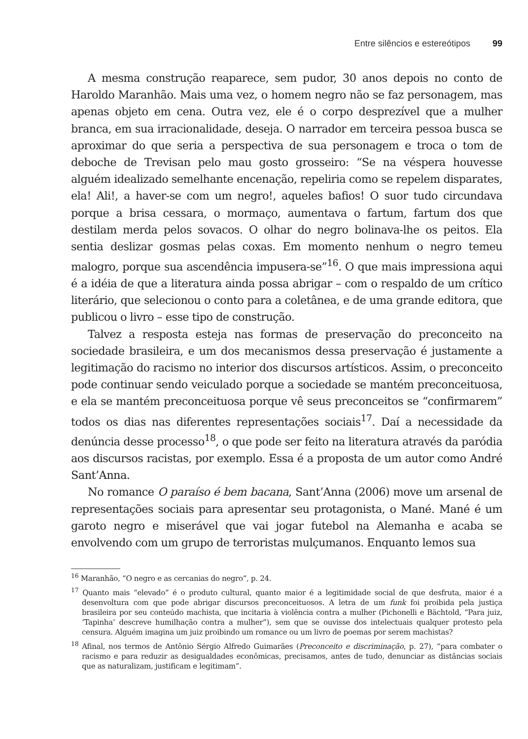Entre silêncios e estereótipos 99
A mesma construção reaparece, sem pudor, 30 anos depois no conto de Haroldo Maranhão. Mais uma vez, o homem negro não se faz personagem, mas apenas objeto em cena. Outra vez, ele é o corpo desprezível que a mulher branca, em sua irracionalidade, deseja. O narrador em terceira pessoa busca se aproximar do que seria a perspectiva de sua personagem e troca o tom de deboche de Trevisan pelo mau gosto grosseiro: “Se na véspera houvesse alguém idealizado semelhante encenação, repeliria como se repelem disparates, ela! Ali!, a haver-se com um negro!, aqueles bafios! O suor tudo circundava porque a brisa cessara, o mormaço, aumentava o fartum, fartum dos que destilam merda pelos sovacos. O olhar do negro bolinava-lhe os peitos. Ela sentia deslizar gosmas pelas coxas. Em momento nenhum o negro temeu malogro, porque sua ascendência impusera-se”<sup>16</sup>. O que mais impressiona aqui é a idéia de que a literatura ainda possa abrigar – com o respaldo de um crítico literário, que selecionou o conto para a coletânea, e de uma grande editora, que publicou o livro – esse tipo de construção.
Talvez a resposta esteja nas formas de preservação do preconceito na sociedade brasileira, e um dos mecanismos dessa preservação é justamente a legitimação do racismo no interior dos discursos artísticos. Assim, o preconceito pode continuar sendo veiculado porque a sociedade se mantém preconceituosa, e ela se mantém preconceituosa porque vê seus preconceitos se “confirmarem” todos os dias nas diferentes representações sociais<sup>17</sup>. Daí a necessidade da denúncia desse processo<sup>18</sup>, o que pode ser feito na literatura através da paródia aos discursos racistas, por exemplo. Essa é a proposta de um autor como André Sant’Anna.
No romance O paraíso é bem bacana, Sant’Anna (2006) move um arsenal de representações sociais para apresentar seu protagonista, o Mané. Mané é um garoto negro e miserável que vai jogar futebol na Alemanha e acaba se envolvendo com um grupo de terroristas mulçumanos. Enquanto lemos sua
<sup>16</sup> Maranhão, “O negro e as cercanias do negro”, p. 24.
<sup>17</sup> Quanto mais “elevado” é o produto cultural, quanto maior é a legitimidade social de que desfruta, maior é a desenvoltura com que pode abrigar discursos preconceituosos. A letra de um funk foi proibida pela justiça brasileira por seu conteúdo machista, que incitaria à violência contra a mulher (Pichonelli e Bächtold, “Para juiz, ‘Tapinha’ descreve humilhação contra a mulher”), sem que se ouvisse dos intelectuais qualquer protesto pela censura. Alguém imagina um juiz proibindo um romance ou um livro de poemas por serem machistas?
<sup>18</sup> Afinal, nos termos de Antônio Sérgio Alfredo Guimarães (Preconceito e discriminação, p. 27), “para combater o racismo e para reduzir as desigualdades econômicas, precisamos, antes de tudo, denunciar as distâncias sociais que as naturalizam, justificam e legitimam”.